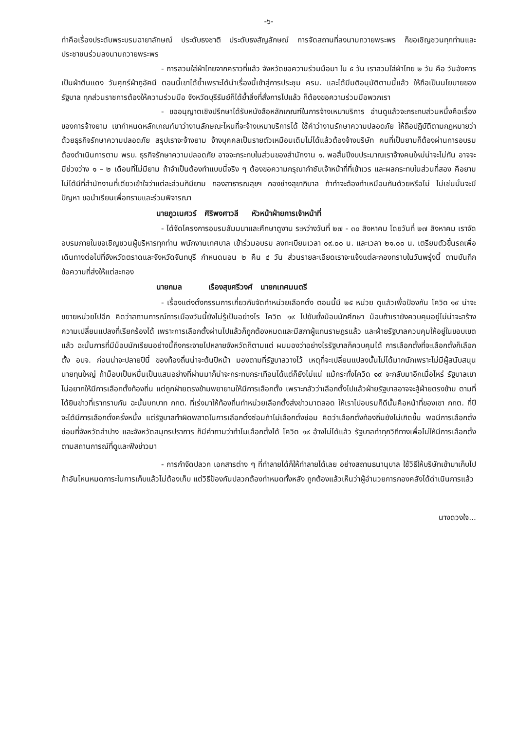-๖-
ทำคือเรื่องประดับพระบรมฉายาลักษณ์ ประดับธงชาติ ประดับธงสัญลักษณ์ การจัดสถานที่ลงนามถวายพระพร ก็ขอเชิญชวนทุกท่านและประชาชนร่วมลงนามถวายพระพร
- การสวมใส่ผ้าไทยจากคราวที่แล้ว จังหวัดขอความร่วมมือมา ใน ๕ วัน เราสวมใส่ผ้าไทย ๒ วัน คือ วันอังคารเป็นผ้าตีนแดง วันศุกร์ผ้าภูอัคนี ตอนนี้เขาได้ย้ำเพราะได้นำเรื่องนี้เข้าสู่การประชุม ครม. และได้มีมติอนุมัติตามนี้แล้ว ให้ถือเป็นนโยบายของรัฐบาล ทุกส่วนราชการต้องให้ความร่วมมือ จังหวัดบุรีรัมย์ก็ได้ย้ำสิ่งที่สั่งการไปแล้ว ก็ต้องขอความร่วมมือพวกเรา
- ขออนุญาตเชิงปรึกษาได้รับหนังสือหลักเกณฑ์ในการจ้างเหมาบริการ อ่านดูแล้วจะกระทบส่วนหนึ่งคือเรื่องของการจ้างยาม เขากำหนดหลักเกณฑ์มาว่างานลักษณะไหนที่จะจ้างเหมาบริการได้ ใช้คำว่างานรักษาความปลอดภัย ให้ถือปฏิบัติตามกฎหมายว่าด้วยธุรกิจรักษาความปลอดภัย สรุปเราจะจ้างยาม จ้างบุคคลเป็นรายตัวเหมือนเดิมไม่ได้แล้วต้องจ้างบริษัท คนที่เป็นยามก็ต้องผ่านการอบรมต้องดำเนินการตาม พรบ. ธุรกิจรักษาความปลอดภัย อาจจะกระทบในส่วนของสำนักงาน ๑. พอสิ้นปีงบประมาณเราจ้างคนใหม่น่าจะไม่ทัน อาจจะมีช่วงว่าง ๑ – ๒ เดือนที่ไม่มียาม ถ้าจำเป็นต้องทำแบบนี้จริง ๆ ต้องขอความกรุณากำชับเจ้าหน้าที่ที่เข้าเวร และผลกระทบในส่วนที่สอง คือยามไม่ได้มีที่สำนักงานที่เดียวเข้าใจว่าแต่ละส่วนก็มียาม กองสาธารณสุขฯ กองช่างสุขาภิบาล ถ้าทำจะต้องทำเหมือนกันด้วยหรือไม่ ไม่เช่นนั้นจะมีปัญหา ขอนำเรียนเพื่อทราบและร่วมพิจารณา
นายภูวเนศวร์ ศิริพงศาวลี หัวหน้าฝ่ายการเจ้าหน้าที่
- ได้จัดโครงการอบรมสัมมนาและศึกษาดูงาน ระหว่างวันที่ ๒๗ - ๓๐ สิงหาคม โดยวันที่ ๒๗ สิงหาคม เราจัดอบรมภายในขอเชิญชวนผู้บริหารทุกท่าน พนักงานเทศบาล เข้าร่วมอบรม ลงทะเบียนเวลา ๐๙.๐๐ น. และเวลา ๒๑.๐๐ น. เตรียมตัวขึ้นรถเพื่อเดินทางต่อไปที่จังหวัดตราดและจังหวัดจันทบุรี กำหนดนอน ๒ คืน ๔ วัน ส่วนรายละเอียดเราจะแจ้งแต่ละกองทราบในวันพรุ่งนี้ ตามบันทึกข้อความที่ส่งให้แต่ละกอง
นายกมล เรืองสุขศรีวงศ์ นายกเทศมนตรี
- เรื่องแต่งตั้งกรรมการเกี่ยวกับจัดทำหน่วยเลือกตั้ง ตอนนี้มี ๒๕ หน่วย ดูแล้วเพื่อป้องกัน โควิด ๑๙ น่าจะขยายหน่วยไปอีก คิดว่าสถานการณ์การเมืองวันนี้ยังไม่รู้เป็นอย่างไร โควิด ๑๙ ไปยับยั้งม็อบนักศึกษา ม็อบถ้าเรายังควบคุมอยู่ไม่น่าจะสร้างความเปลี่ยนแปลงที่เรียกร้องได้ เพราะการเลือกตั้งผ่านไปแล้วก็ถูกต้องหมดและมีสภาผู้แทนราษฎรแล้ว และฝ่ายรัฐบาลควบคุมให้อยู่ในขอบเขตแล้ว ฉะนั้นการที่มีม็อบนักเรียนอย่างนี้ถึงกระจายไปหลายจังหวัดก็ตามแต่ ผมมองว่าอย่างไรรัฐบาลก็ควบคุมได้ การเลือกตั้งที่จะเลือกตั้งก็เลือกตั้ง อบจ. ก่อนน่าจะปลายปีนี้ ของท้องถิ่นน่าจะต้นปีหน้า มองตามที่รัฐบาลวางไว้ เหตุที่จะเปลี่ยนแปลงนั้นไม่ได้มากนักเพราะไม่มีผู้สนับสนุนนายทุนใหญ่ ถ้าม็อบเป็นหมื่นเป็นแสนอย่างที่ผ่านมาก็น่าจะกระทบกระเทือนได้แต่ก็ยังไม่แน่ แม้กระทั่งโควิด ๑๙ จะกลับมาอีกเมื่อไหร่ รัฐบาลเขาไม่อยากให้มีการเลือกตั้งท้องถิ่น แต่ถูกฝ่ายตรงข้ามพยายามให้มีการเลือกตั้ง เพราะกลัวว่าเลือกตั้งไปแล้วฝ่ายรัฐบาลอาจจะสู้ฝ่ายตรงข้าม ตามที่ได้ยินข่าวที่เราทราบกัน ฉะนั้นบทบาท กกต. ที่เร่งมาให้ท้องถิ่นทำหน่วยเลือกตั้งส่งข่าวมาตลอด ให้เราไปอบรมก็ดีนั้นคือหน้าที่ของเขา กกต. กี่ปีจะได้มีการเลือกตั้งครั้งหนึ่ง แต่รัฐบาลทำผิดพลาดในการเลือกตั้งซ่อมถ้าไม่เลือกตั้งซ่อม คิดว่าเลือกตั้งท้องถิ่นยังไม่เกิดขึ้น พอมีการเลือกตั้งซ่อมที่จังหวัดลำปาง และจังหวัดสมุทรปราการ ก็มีคำถามว่าทำไมเลือกตั้งได้ โควิด ๑๙ อ้างไม่ได้แล้ว รัฐบาลทำทุกวิถีทางเพื่อไม่ให้มีการเลือกตั้ง ตามสถานการณ์ที่ดูและฟังข่าวมา
- การกำจัดปลวก เอกสารต่าง ๆ ที่ทำลายได้ก็ให้ทำลายได้เลย อย่างสถานธนานุบาล ใช้วิธีให้บริษัทเข้ามาเก็บไปถ้าอันไหนหมดภาระในการเก็บแล้วไม่ต้องเก็บ แต่วิธีป้องกันปลวกต้องทำหมดทั้งหลัง ถูกต้องแล้วเห็นว่าผู้อำนวยการกองคลังได้ดำเนินการแล้ว
นางดวงใจ...